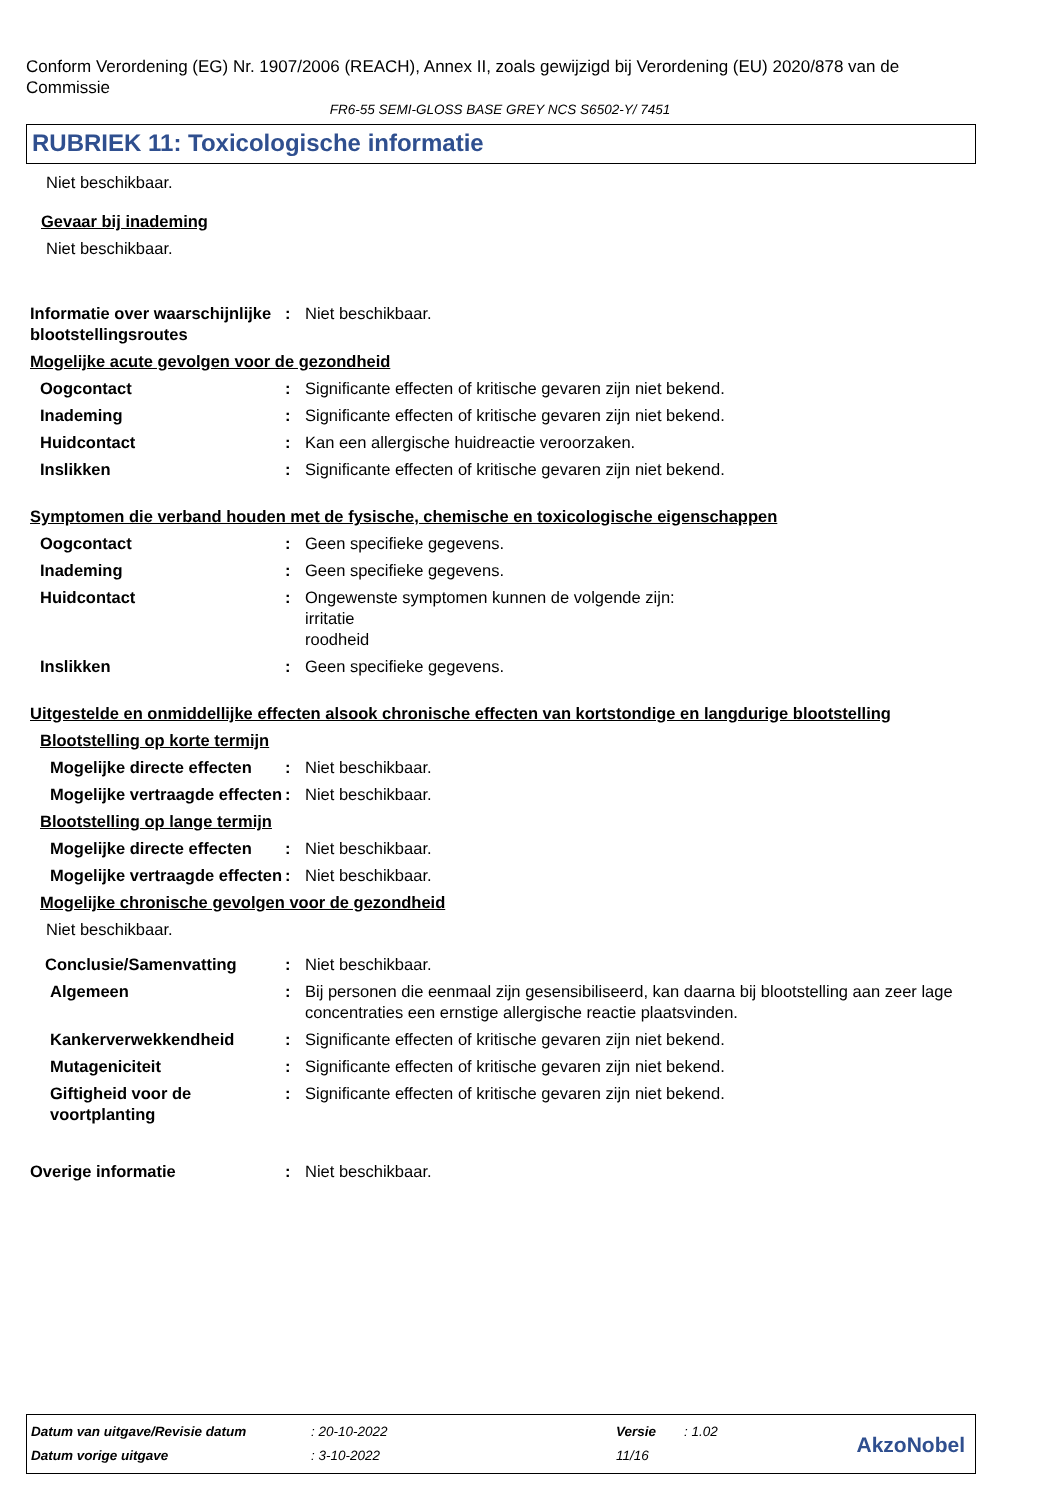Conform Verordening (EG) Nr. 1907/2006 (REACH), Annex II, zoals gewijzigd bij Verordening (EU) 2020/878 van de Commissie
FR6-55 SEMI-GLOSS BASE GREY NCS S6502-Y/ 7451
RUBRIEK 11: Toxicologische informatie
Niet beschikbaar.
Gevaar bij inademing
Niet beschikbaar.
Informatie over waarschijnlijke blootstellingsroutes
: Niet beschikbaar.
Mogelijke acute gevolgen voor de gezondheid
Oogcontact : Significante effecten of kritische gevaren zijn niet bekend.
Inademing : Significante effecten of kritische gevaren zijn niet bekend.
Huidcontact : Kan een allergische huidreactie veroorzaken.
Inslikken : Significante effecten of kritische gevaren zijn niet bekend.
Symptomen die verband houden met de fysische, chemische en toxicologische eigenschappen
Oogcontact : Geen specifieke gegevens.
Inademing : Geen specifieke gegevens.
Huidcontact : Ongewenste symptomen kunnen de volgende zijn:
irritatie
roodheid
Inslikken : Geen specifieke gegevens.
Uitgestelde en onmiddellijke effecten alsook chronische effecten van kortstondige en langdurige blootstelling
Blootstelling op korte termijn
Mogelijke directe effecten
: Niet beschikbaar.
Mogelijke vertraagde effecten
: Niet beschikbaar.
Blootstelling op lange termijn
Mogelijke directe effecten
: Niet beschikbaar.
Mogelijke vertraagde effecten
: Niet beschikbaar.
Mogelijke chronische gevolgen voor de gezondheid
Niet beschikbaar.
Conclusie/Samenvatting : Niet beschikbaar.
Algemeen : Bij personen die eenmaal zijn gesensibiliseerd, kan daarna bij blootstelling aan zeer lage concentraties een ernstige allergische reactie plaatsvinden.
Kankerverwekkendheid : Significante effecten of kritische gevaren zijn niet bekend.
Mutageniciteit : Significante effecten of kritische gevaren zijn niet bekend.
Giftigheid voor de voortplanting
: Significante effecten of kritische gevaren zijn niet bekend.
Overige informatie : Niet beschikbaar.
| Datum van uitgave/Revisie datum | : 20-10-2022 | Versie | : 1.02 |
| Datum vorige uitgave | : 3-10-2022 | 11/16 | |
AkzoNobel